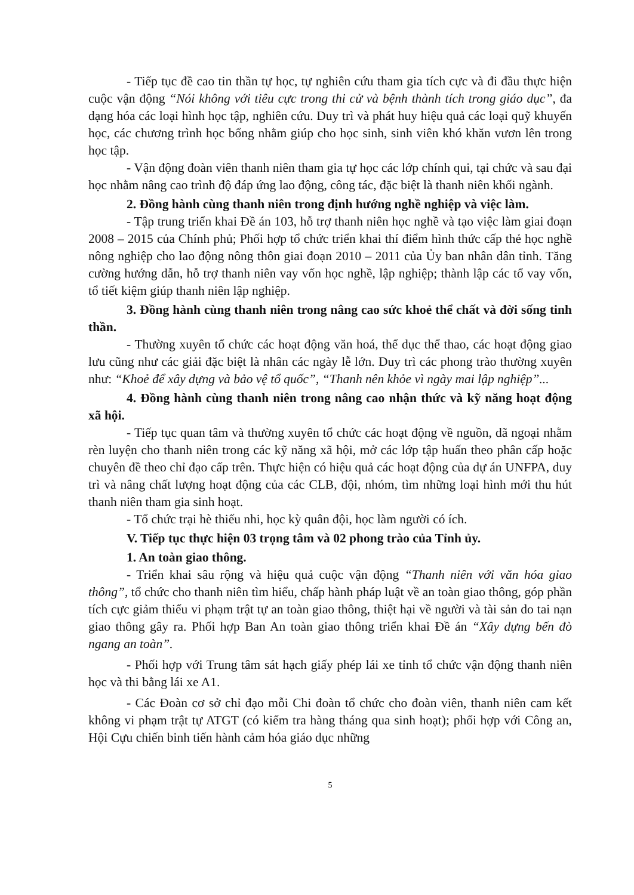- Tiếp tục đề cao tin thần tự học, tự nghiên cứu tham gia tích cực và đi đầu thực hiện cuộc vận động “Nói không với tiêu cực trong thi cử và bệnh thành tích trong giáo dục”, đa dạng hóa các loại hình học tập, nghiên cứu. Duy trì và phát huy hiệu quả các loại quỹ khuyến học, các chương trình học bổng nhằm giúp cho học sinh, sinh viên khó khăn vươn lên trong học tập.
- Vận động đoàn viên thanh niên tham gia tự học các lớp chính qui, tại chức và sau đại học nhằm nâng cao trình độ đáp ứng lao động, công tác, đặc biệt là thanh niên khối ngành.
2. Đồng hành cùng thanh niên trong định hướng nghề nghiệp và việc làm.
- Tập trung triển khai Đề án 103, hỗ trợ thanh niên học nghề và tạo việc làm giai đoạn 2008 – 2015 của Chính phủ; Phối hợp tổ chức triển khai thí điểm hình thức cấp thẻ học nghề nông nghiệp cho lao động nông thôn giai đoạn 2010 – 2011 của Ủy ban nhân dân tỉnh. Tăng cường hướng dẫn, hỗ trợ thanh niên vay vốn học nghề, lập nghiệp; thành lập các tổ vay vốn, tổ tiết kiệm giúp thanh niên lập nghiệp.
3. Đồng hành cùng thanh niên trong nâng cao sức khoẻ thể chất và đời sống tinh thần.
- Thường xuyên tổ chức các hoạt động văn hoá, thể dục thể thao, các hoạt động giao lưu cũng như các giải đặc biệt là nhân các ngày lễ lớn. Duy trì các phong trào thường xuyên như: “Khoẻ để xây dựng và bảo vệ tổ quốc”, “Thanh nên khỏe vì ngày mai lập nghiệp”...
4. Đồng hành cùng thanh niên trong nâng cao nhận thức và kỹ năng hoạt động xã hội.
- Tiếp tục quan tâm và thường xuyên tổ chức các hoạt động về nguồn, dã ngoại nhằm rèn luyện cho thanh niên trong các kỹ năng xã hội, mở các lớp tập huấn theo phân cấp hoặc chuyên đề theo chỉ đạo cấp trên. Thực hiện có hiệu quả các hoạt động của dự án UNFPA, duy trì và nâng chất lượng hoạt động của các CLB, đội, nhóm, tìm những loại hình mới thu hút thanh niên tham gia sinh hoạt.
- Tổ chức trại hè thiếu nhi, học kỳ quân đội, học làm người có ích.
V. Tiếp tục thực hiện 03 trọng tâm và 02 phong trào của Tỉnh ủy.
1. An toàn giao thông.
- Triển khai sâu rộng và hiệu quả cuộc vận động “Thanh niên với văn hóa giao thông”, tổ chức cho thanh niên tìm hiểu, chấp hành pháp luật về an toàn giao thông, góp phần tích cực giảm thiểu vi phạm trật tự an toàn giao thông, thiệt hại về người và tài sản do tai nạn giao thông gây ra. Phối hợp Ban An toàn giao thông triển khai Đề án “Xây dựng bến đò ngang an toàn”.
- Phối hợp với Trung tâm sát hạch giấy phép lái xe tỉnh tổ chức vận động thanh niên học và thi bằng lái xe A1.
- Các Đoàn cơ sở chỉ đạo mỗi Chi đoàn tổ chức cho đoàn viên, thanh niên cam kết không vi phạm trật tự ATGT (có kiểm tra hàng tháng qua sinh hoạt); phối hợp với Công an, Hội Cựu chiến binh tiến hành cảm hóa giáo dục những
5